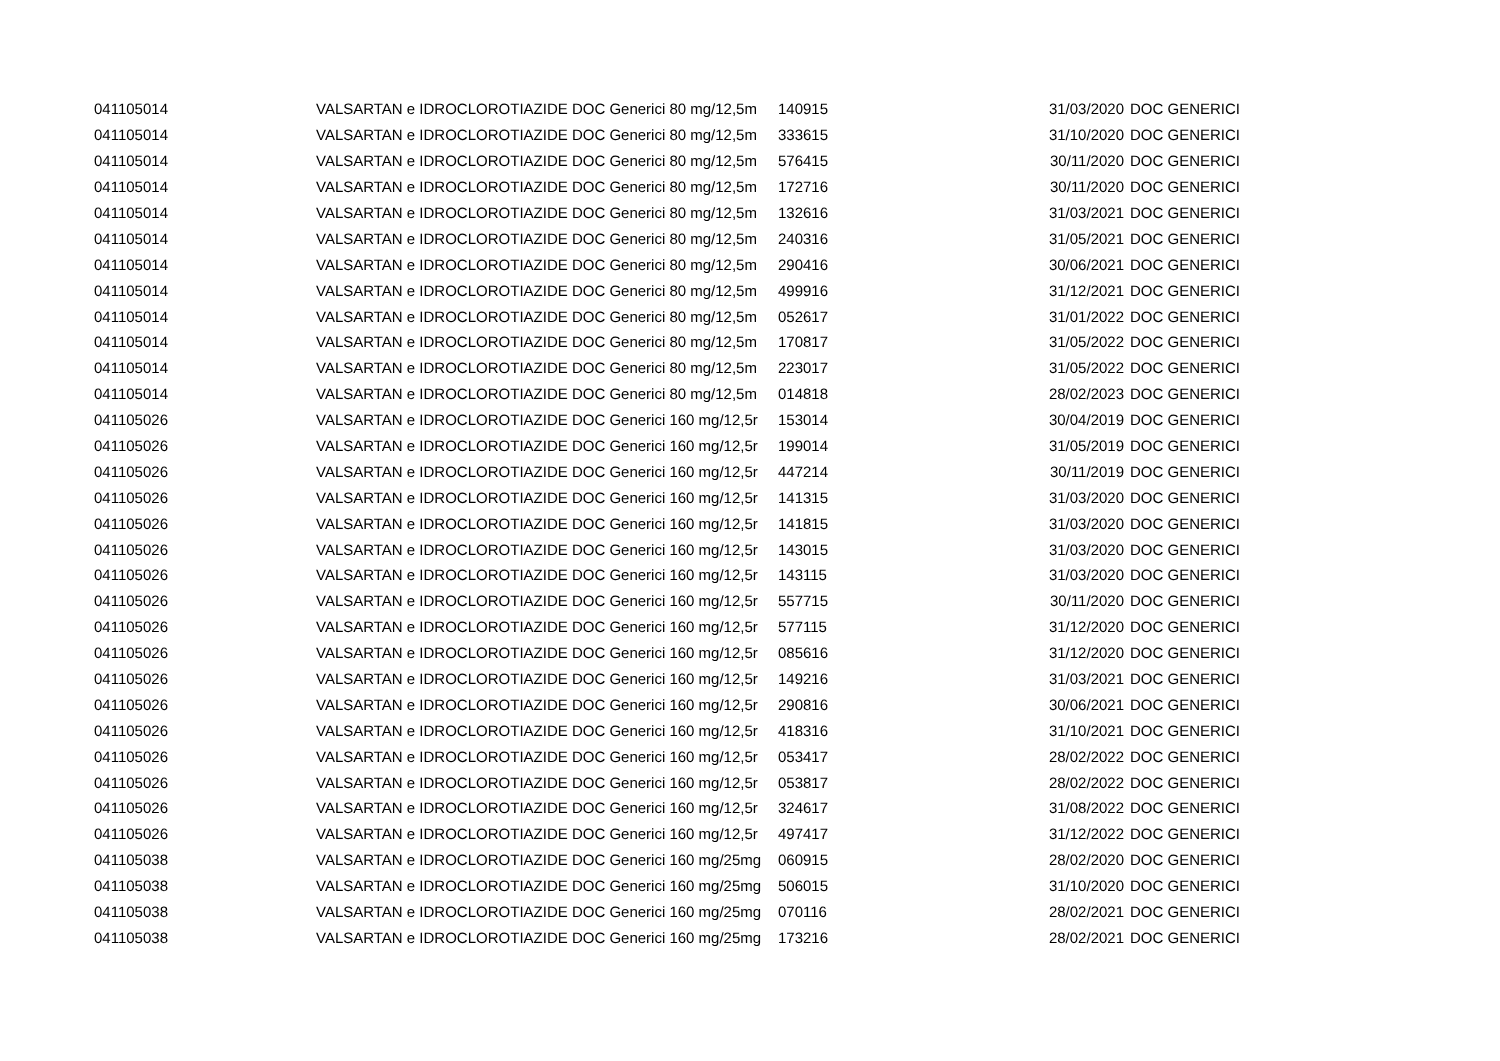| 041105014 | VALSARTAN e IDROCLOROTIAZIDE DOC Generici 80 mg/12,5m | 140915 | 31/03/2020 | DOC GENERICI |
| 041105014 | VALSARTAN e IDROCLOROTIAZIDE DOC Generici 80 mg/12,5m | 333615 | 31/10/2020 | DOC GENERICI |
| 041105014 | VALSARTAN e IDROCLOROTIAZIDE DOC Generici 80 mg/12,5m | 576415 | 30/11/2020 | DOC GENERICI |
| 041105014 | VALSARTAN e IDROCLOROTIAZIDE DOC Generici 80 mg/12,5m | 172716 | 30/11/2020 | DOC GENERICI |
| 041105014 | VALSARTAN e IDROCLOROTIAZIDE DOC Generici 80 mg/12,5m | 132616 | 31/03/2021 | DOC GENERICI |
| 041105014 | VALSARTAN e IDROCLOROTIAZIDE DOC Generici 80 mg/12,5m | 240316 | 31/05/2021 | DOC GENERICI |
| 041105014 | VALSARTAN e IDROCLOROTIAZIDE DOC Generici 80 mg/12,5m | 290416 | 30/06/2021 | DOC GENERICI |
| 041105014 | VALSARTAN e IDROCLOROTIAZIDE DOC Generici 80 mg/12,5m | 499916 | 31/12/2021 | DOC GENERICI |
| 041105014 | VALSARTAN e IDROCLOROTIAZIDE DOC Generici 80 mg/12,5m | 052617 | 31/01/2022 | DOC GENERICI |
| 041105014 | VALSARTAN e IDROCLOROTIAZIDE DOC Generici 80 mg/12,5m | 170817 | 31/05/2022 | DOC GENERICI |
| 041105014 | VALSARTAN e IDROCLOROTIAZIDE DOC Generici 80 mg/12,5m | 223017 | 31/05/2022 | DOC GENERICI |
| 041105014 | VALSARTAN e IDROCLOROTIAZIDE DOC Generici 80 mg/12,5m | 014818 | 28/02/2023 | DOC GENERICI |
| 041105026 | VALSARTAN e IDROCLOROTIAZIDE DOC Generici 160 mg/12,5r | 153014 | 30/04/2019 | DOC GENERICI |
| 041105026 | VALSARTAN e IDROCLOROTIAZIDE DOC Generici 160 mg/12,5r | 199014 | 31/05/2019 | DOC GENERICI |
| 041105026 | VALSARTAN e IDROCLOROTIAZIDE DOC Generici 160 mg/12,5r | 447214 | 30/11/2019 | DOC GENERICI |
| 041105026 | VALSARTAN e IDROCLOROTIAZIDE DOC Generici 160 mg/12,5r | 141315 | 31/03/2020 | DOC GENERICI |
| 041105026 | VALSARTAN e IDROCLOROTIAZIDE DOC Generici 160 mg/12,5r | 141815 | 31/03/2020 | DOC GENERICI |
| 041105026 | VALSARTAN e IDROCLOROTIAZIDE DOC Generici 160 mg/12,5r | 143015 | 31/03/2020 | DOC GENERICI |
| 041105026 | VALSARTAN e IDROCLOROTIAZIDE DOC Generici 160 mg/12,5r | 143115 | 31/03/2020 | DOC GENERICI |
| 041105026 | VALSARTAN e IDROCLOROTIAZIDE DOC Generici 160 mg/12,5r | 557715 | 30/11/2020 | DOC GENERICI |
| 041105026 | VALSARTAN e IDROCLOROTIAZIDE DOC Generici 160 mg/12,5r | 577115 | 31/12/2020 | DOC GENERICI |
| 041105026 | VALSARTAN e IDROCLOROTIAZIDE DOC Generici 160 mg/12,5r | 085616 | 31/12/2020 | DOC GENERICI |
| 041105026 | VALSARTAN e IDROCLOROTIAZIDE DOC Generici 160 mg/12,5r | 149216 | 31/03/2021 | DOC GENERICI |
| 041105026 | VALSARTAN e IDROCLOROTIAZIDE DOC Generici 160 mg/12,5r | 290816 | 30/06/2021 | DOC GENERICI |
| 041105026 | VALSARTAN e IDROCLOROTIAZIDE DOC Generici 160 mg/12,5r | 418316 | 31/10/2021 | DOC GENERICI |
| 041105026 | VALSARTAN e IDROCLOROTIAZIDE DOC Generici 160 mg/12,5r | 053417 | 28/02/2022 | DOC GENERICI |
| 041105026 | VALSARTAN e IDROCLOROTIAZIDE DOC Generici 160 mg/12,5r | 053817 | 28/02/2022 | DOC GENERICI |
| 041105026 | VALSARTAN e IDROCLOROTIAZIDE DOC Generici 160 mg/12,5r | 324617 | 31/08/2022 | DOC GENERICI |
| 041105026 | VALSARTAN e IDROCLOROTIAZIDE DOC Generici 160 mg/12,5r | 497417 | 31/12/2022 | DOC GENERICI |
| 041105038 | VALSARTAN e IDROCLOROTIAZIDE DOC Generici 160 mg/25mg | 060915 | 28/02/2020 | DOC GENERICI |
| 041105038 | VALSARTAN e IDROCLOROTIAZIDE DOC Generici 160 mg/25mg | 506015 | 31/10/2020 | DOC GENERICI |
| 041105038 | VALSARTAN e IDROCLOROTIAZIDE DOC Generici 160 mg/25mg | 070116 | 28/02/2021 | DOC GENERICI |
| 041105038 | VALSARTAN e IDROCLOROTIAZIDE DOC Generici 160 mg/25mg | 173216 | 28/02/2021 | DOC GENERICI |